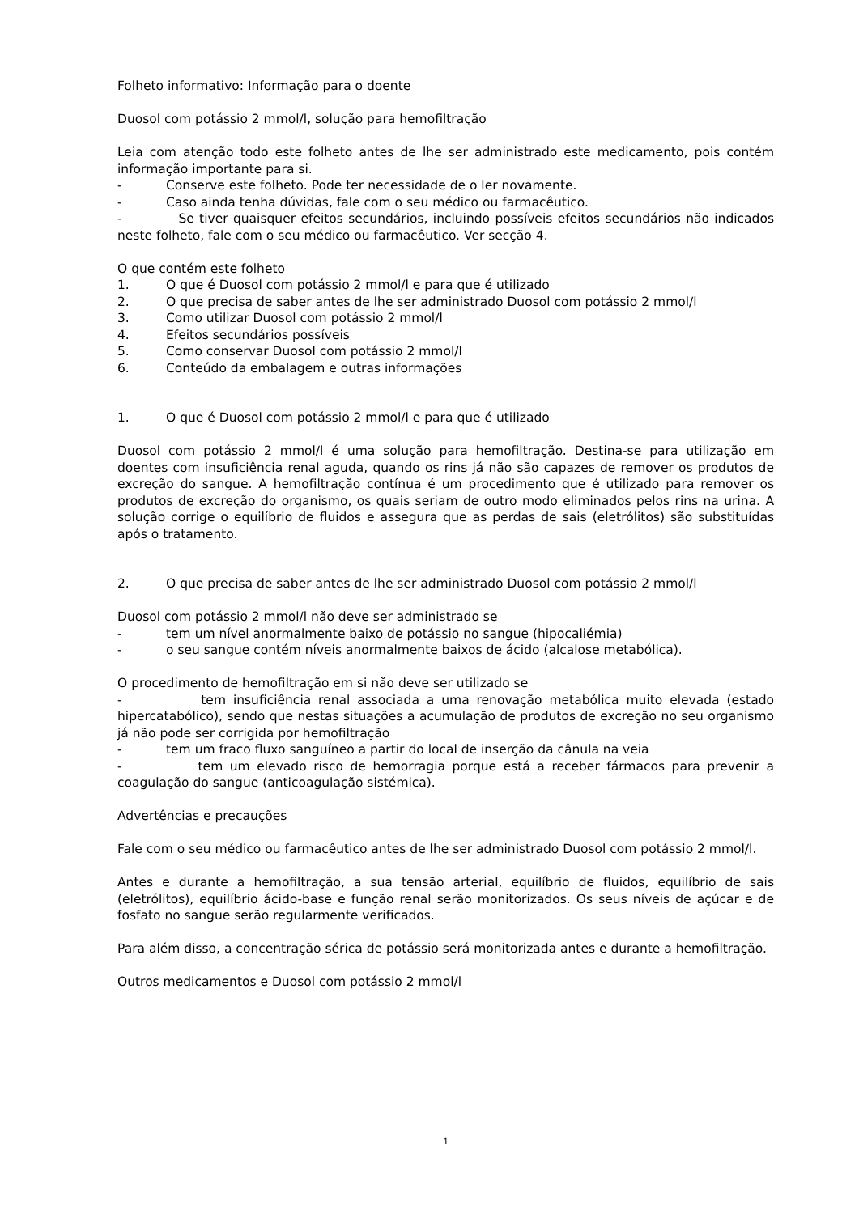Folheto informativo: Informação para o doente
Duosol com potássio 2 mmol/l, solução para hemofiltração
Leia com atenção todo este folheto antes de lhe ser administrado este medicamento, pois contém informação importante para si.
- Conserve este folheto. Pode ter necessidade de o ler novamente.
- Caso ainda tenha dúvidas, fale com o seu médico ou farmacêutico.
- Se tiver quaisquer efeitos secundários, incluindo possíveis efeitos secundários não indicados neste folheto, fale com o seu médico ou farmacêutico. Ver secção 4.
O que contém este folheto
1. O que é Duosol com potássio 2 mmol/l e para que é utilizado
2. O que precisa de saber antes de lhe ser administrado Duosol com potássio 2 mmol/l
3. Como utilizar Duosol com potássio 2 mmol/l
4. Efeitos secundários possíveis
5. Como conservar Duosol com potássio 2 mmol/l
6. Conteúdo da embalagem e outras informações
1. O que é Duosol com potássio 2 mmol/l e para que é utilizado
Duosol com potássio 2 mmol/l é uma solução para hemofiltração. Destina-se para utilização em doentes com insuficiência renal aguda, quando os rins já não são capazes de remover os produtos de excreção do sangue. A hemofiltração contínua é um procedimento que é utilizado para remover os produtos de excreção do organismo, os quais seriam de outro modo eliminados pelos rins na urina. A solução corrige o equilíbrio de fluidos e assegura que as perdas de sais (eletrólitos) são substituídas após o tratamento.
2. O que precisa de saber antes de lhe ser administrado Duosol com potássio 2 mmol/l
Duosol com potássio 2 mmol/l não deve ser administrado se
- tem um nível anormalmente baixo de potássio no sangue (hipocaliémia)
- o seu sangue contém níveis anormalmente baixos de ácido (alcalose metabólica).
O procedimento de hemofiltração em si não deve ser utilizado se
- tem insuficiência renal associada a uma renovação metabólica muito elevada (estado hipercatabólico), sendo que nestas situações a acumulação de produtos de excreção no seu organismo já não pode ser corrigida por hemofiltração
- tem um fraco fluxo sanguíneo a partir do local de inserção da cânula na veia
- tem um elevado risco de hemorragia porque está a receber fármacos para prevenir a coagulação do sangue (anticoagulação sistémica).
Advertências e precauções
Fale com o seu médico ou farmacêutico antes de lhe ser administrado Duosol com potássio 2 mmol/l.
Antes e durante a hemofiltração, a sua tensão arterial, equilíbrio de fluidos, equilíbrio de sais (eletrólitos), equilíbrio ácido-base e função renal serão monitorizados. Os seus níveis de açúcar e de fosfato no sangue serão regularmente verificados.
Para além disso, a concentração sérica de potássio será monitorizada antes e durante a hemofiltração.
Outros medicamentos e Duosol com potássio 2 mmol/l
1